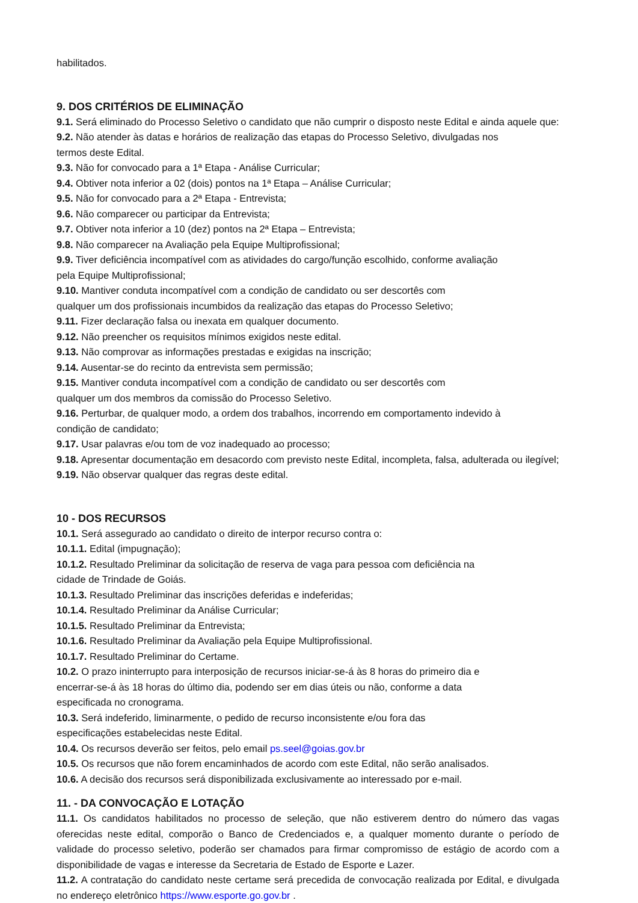habilitados.
9. DOS CRITÉRIOS DE ELIMINAÇÃO
9.1. Será eliminado do Processo Seletivo o candidato que não cumprir o disposto neste Edital e ainda aquele que:
9.2. Não atender às datas e horários de realização das etapas do Processo Seletivo, divulgadas nos
termos deste Edital.
9.3. Não for convocado para a 1ª Etapa - Análise Curricular;
9.4. Obtiver nota inferior a 02 (dois) pontos na 1ª Etapa – Análise Curricular;
9.5. Não for convocado para a 2ª Etapa - Entrevista;
9.6. Não comparecer ou participar da Entrevista;
9.7. Obtiver nota inferior a 10 (dez) pontos na 2ª Etapa – Entrevista;
9.8. Não comparecer na Avaliação pela Equipe Multiprofissional;
9.9. Tiver deficiência incompatível com as atividades do cargo/função escolhido, conforme avaliação
pela Equipe Multiprofissional;
9.10. Mantiver conduta incompatível com a condição de candidato ou ser descortês com
qualquer um dos profissionais incumbidos da realização das etapas do Processo Seletivo;
9.11. Fizer declaração falsa ou inexata em qualquer documento.
9.12. Não preencher os requisitos mínimos exigidos neste edital.
9.13. Não comprovar as informações prestadas e exigidas na inscrição;
9.14. Ausentar-se do recinto da entrevista sem permissão;
9.15. Mantiver conduta incompatível com a condição de candidato ou ser descortês com
qualquer um dos membros da comissão do Processo Seletivo.
9.16. Perturbar, de qualquer modo, a ordem dos trabalhos, incorrendo em comportamento indevido à
condição de candidato;
9.17. Usar palavras e/ou tom de voz inadequado ao processo;
9.18. Apresentar documentação em desacordo com previsto neste Edital, incompleta, falsa, adulterada ou ilegível;
9.19. Não observar qualquer das regras deste edital.
10 - DOS RECURSOS
10.1. Será assegurado ao candidato o direito de interpor recurso contra o:
10.1.1. Edital (impugnação);
10.1.2. Resultado Preliminar da solicitação de reserva de vaga para pessoa com deficiência na
cidade de Trindade de Goiás.
10.1.3. Resultado Preliminar das inscrições deferidas e indeferidas;
10.1.4. Resultado Preliminar da Análise Curricular;
10.1.5. Resultado Preliminar da Entrevista;
10.1.6. Resultado Preliminar da Avaliação pela Equipe Multiprofissional.
10.1.7. Resultado Preliminar do Certame.
10.2. O prazo ininterrupto para interposição de recursos iniciar-se-á às 8 horas do primeiro dia e
encerrar-se-á às 18 horas do último dia, podendo ser em dias úteis ou não, conforme a data
especificada no cronograma.
10.3. Será indeferido, liminarmente, o pedido de recurso inconsistente e/ou fora das
especificações estabelecidas neste Edital.
10.4. Os recursos deverão ser feitos, pelo email ps.seel@goias.gov.br
10.5. Os recursos que não forem encaminhados de acordo com este Edital, não serão analisados.
10.6. A decisão dos recursos será disponibilizada exclusivamente ao interessado por e-mail.
11. - DA CONVOCAÇÃO E LOTAÇÃO
11.1. Os candidatos habilitados no processo de seleção, que não estiverem dentro do número das vagas oferecidas neste edital, comporão o Banco de Credenciados e, a qualquer momento durante o período de validade do processo seletivo, poderão ser chamados para firmar compromisso de estágio de acordo com a disponibilidade de vagas e interesse da Secretaria de Estado de Esporte e Lazer.
11.2. A contratação do candidato neste certame será precedida de convocação realizada por Edital, e divulgada no endereço eletrônico https://www.esporte.go.gov.br .